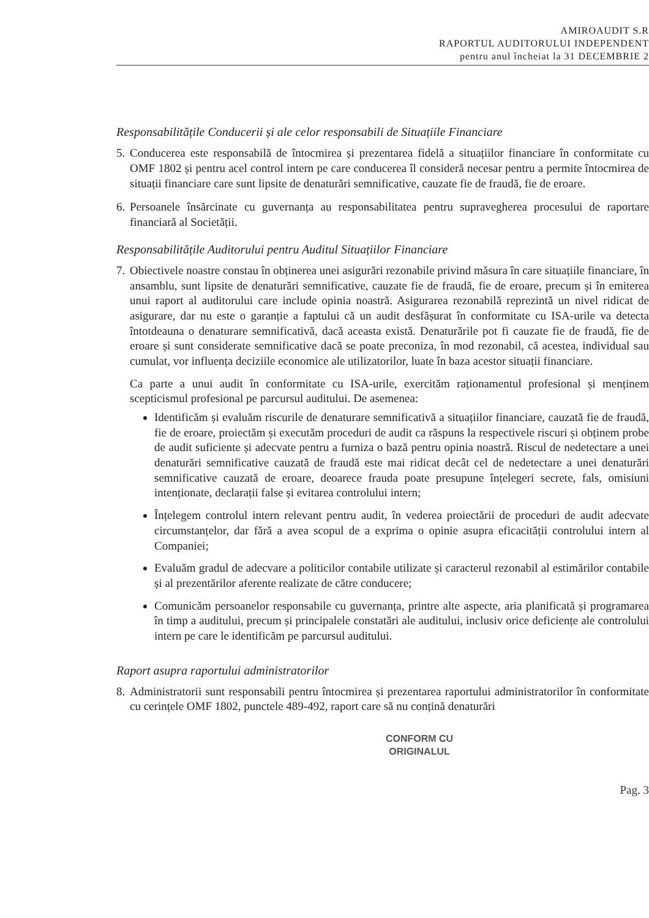AMIROAUDIT S.R
RAPORTUL AUDITORULUI INDEPENDENT
pentru anul încheiat la 31 DECEMBRIE 2
Responsabilitățile Conducerii și ale celor responsabili de Situațiile Financiare
5.
Conducerea este responsabilă de întocmirea și prezentarea fidelă a situațiilor financiare în conformitate cu OMF 1802 și pentru acel control intern pe care conducerea îl consideră necesar pentru a permite întocmirea de situații financiare care sunt lipsite de denaturări semnificative, cauzate fie de fraudă, fie de eroare.
6.
Persoanele însărcinate cu guvernanța au responsabilitatea pentru supravegherea procesului de raportare financiară al Societății.
Responsabilitățile Auditorului pentru Auditul Situațiilor Financiare
7.
Obiectivele noastre constau în obținerea unei asigurări rezonabile privind măsura în care situațiile financiare, în ansamblu, sunt lipsite de denaturări semnificative, cauzate fie de fraudă, fie de eroare, precum și în emiterea unui raport al auditorului care include opinia noastră. Asigurarea rezonabilă reprezintă un nivel ridicat de asigurare, dar nu este o garanție a faptului că un audit desfășurat în conformitate cu ISA-urile va detecta întotdeauna o denaturare semnificativă, dacă aceasta există. Denaturările pot fi cauzate fie de fraudă, fie de eroare și sunt considerate semnificative dacă se poate preconiza, în mod rezonabil, că acestea, individual sau cumulat, vor influența deciziile economice ale utilizatorilor, luate în baza acestor situații financiare.
Ca parte a unui audit în conformitate cu ISA-urile, exercităm raționamentul profesional și menținem scepticismul profesional pe parcursul auditului. De asemenea:
Identificăm și evaluăm riscurile de denaturare semnificativă a situațiilor financiare, cauzată fie de fraudă, fie de eroare, proiectăm și executăm proceduri de audit ca răspuns la respectivele riscuri și obținem probe de audit suficiente și adecvate pentru a furniza o bază pentru opinia noastră. Riscul de nedetectare a unei denaturări semnificative cauzată de fraudă este mai ridicat decât cel de nedetectare a unei denaturări semnificative cauzată de eroare, deoarece frauda poate presupune înțelegeri secrete, fals, omisiuni intenționate, declarații false și evitarea controlului intern;
Înțelegem controlul intern relevant pentru audit, în vederea proiectării de proceduri de audit adecvate circumstanțelor, dar fără a avea scopul de a exprima o opinie asupra eficacității controlului intern al Companiei;
Evaluăm gradul de adecvare a politicilor contabile utilizate și caracterul rezonabil al estimărilor contabile și al prezentărilor aferente realizate de către conducere;
Comunicăm persoanelor responsabile cu guvernanța, printre alte aspecte, aria planificată și programarea în timp a auditului, precum și principalele constatări ale auditului, inclusiv orice deficiențe ale controlului intern pe care le identificăm pe parcursul auditului.
Raport asupra raportului administratorilor
8.
Administratorii sunt responsabili pentru întocmirea și prezentarea raportului administratorilor în conformitate cu cerințele OMF 1802, punctele 489-492, raport care să nu conțină denaturări
CONFORM CU
ORIGINALUL
Pag. 3